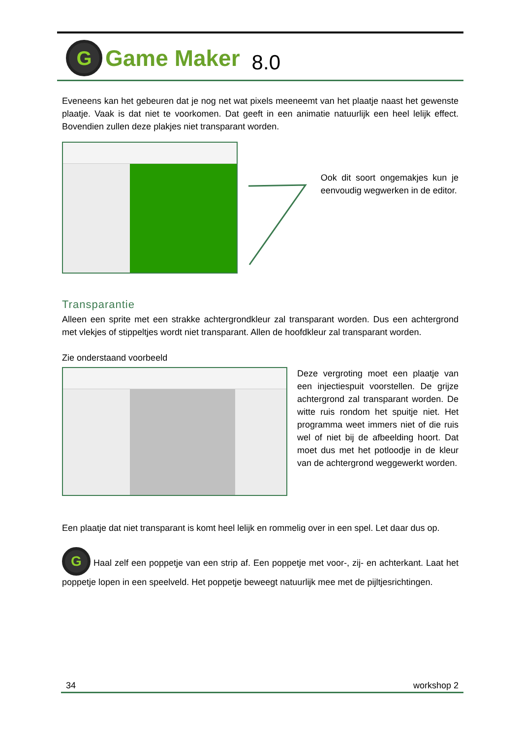G
Game Maker 8.0
Eveneens kan het gebeuren dat je nog net wat pixels meeneemt van het plaatje naast het gewenste plaatje. Vaak is dat niet te voorkomen. Dat geeft in een animatie natuurlijk een heel lelijk effect. Bovendien zullen deze plakjes niet transparant worden.
Ook dit soort ongemakjes kun je eenvoudig wegwerken in de editor.
Transparantie
Alleen een sprite met een strakke achtergrondkleur zal transparant worden. Dus een achtergrond met vlekjes of stippeltjes wordt niet transparant. Allen de hoofdkleur zal transparant worden.
Zie onderstaand voorbeeld
Deze vergroting moet een plaatje van een injectiespuit voorstellen. De grijze achtergrond zal transparant worden. De witte ruis rondom het spuitje niet. Het programma weet immers niet of die ruis wel of niet bij de afbeelding hoort. Dat moet dus met het potloodje in de kleur van de achtergrond weggewerkt worden.
Een plaatje dat niet transparant is komt heel lelijk en rommelig over in een spel. Let daar dus op.
G Haal zelf een poppetje van een strip af. Een poppetje met voor-, zij- en achterkant. Laat het poppetje lopen in een speelveld. Het poppetje beweegt natuurlijk mee met de pijltjesrichtingen.
34 workshop 2